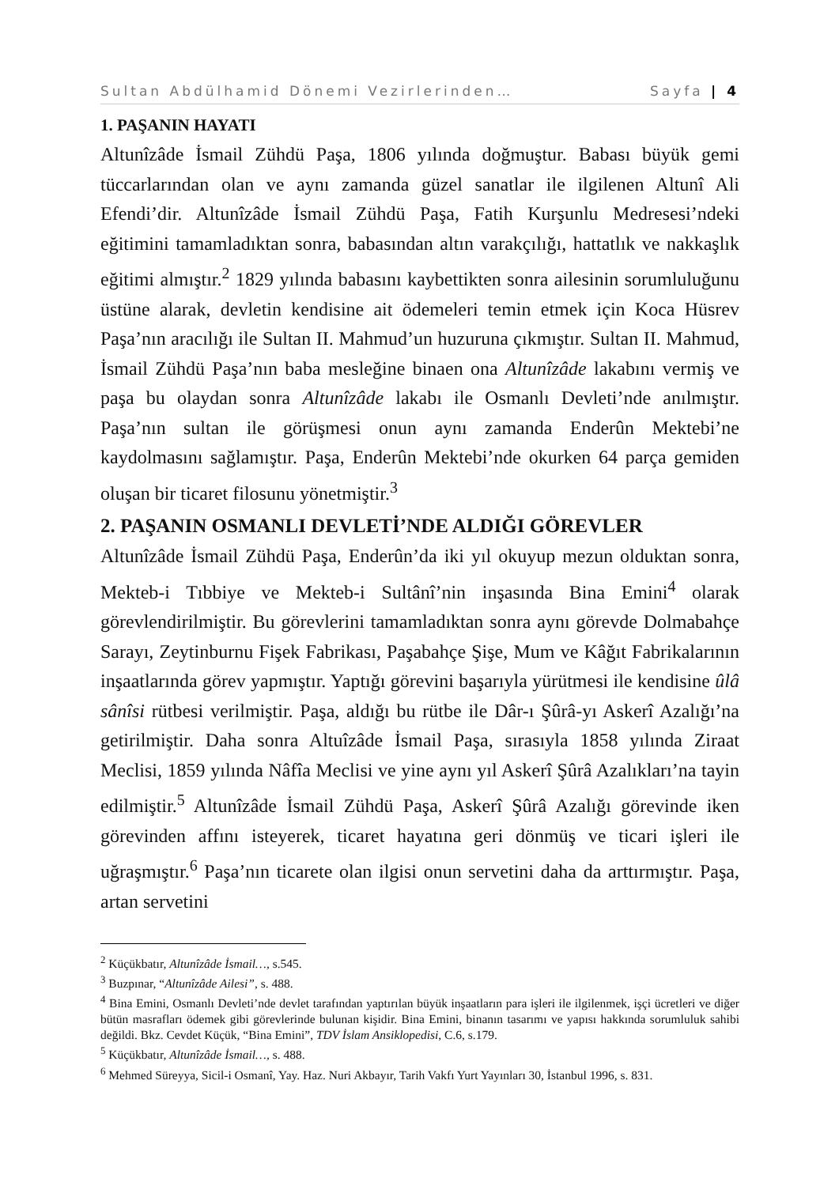Sultan Abdülhamid Dönemi Vezirlerinden… Sayfa | 4
1. PAŞANIN HAYATI
Altunîzâde İsmail Zühdü Paşa, 1806 yılında doğmuştur. Babası büyük gemi tüccarlarından olan ve aynı zamanda güzel sanatlar ile ilgilenen Altunî Ali Efendi’dir. Altunîzâde İsmail Zühdü Paşa, Fatih Kurşunlu Medresesi’ndeki eğitimini tamamladıktan sonra, babasından altın varakçılığı, hattatlık ve nakkaşlık eğitimi almıştır.<sup>2</sup> 1829 yılında babasını kaybettikten sonra ailesinin sorumluluğunu üstüne alarak, devletin kendisine ait ödemeleri temin etmek için Koca Hüsrev Paşa’nın aracılığı ile Sultan II. Mahmud’un huzuruna çıkmıştır. Sultan II. Mahmud, İsmail Zühdü Paşa’nın baba mesleğine binaen ona Altunîzâde lakabını vermiş ve paşa bu olaydan sonra Altunîzâde lakabı ile Osmanlı Devleti’nde anılmıştır. Paşa’nın sultan ile görüşmesi onun aynı zamanda Enderûn Mektebi’ne kaydolmasını sağlamıştır. Paşa, Enderûn Mektebi’nde okurken 64 parça gemiden oluşan bir ticaret filosunu yönetmiştir.<sup>3</sup>
2. PAŞANIN OSMANLI DEVLETİ’NDE ALDIĞI GÖREVLER
Altunîzâde İsmail Zühdü Paşa, Enderûn’da iki yıl okuyup mezun olduktan sonra, Mekteb-i Tıbbiye ve Mekteb-i Sultânî’nin inşasında Bina Emini<sup>4</sup> olarak görevlendirilmiştir. Bu görevlerini tamamladıktan sonra aynı görevde Dolmabahçe Sarayı, Zeytinburnu Fişek Fabrikası, Paşabahçe Şişe, Mum ve Kâğıt Fabrikalarının inşaatlarında görev yapmıştır. Yaptığı görevini başarıyla yürütmesi ile kendisine ûlâ sânîsi rütbesi verilmiştir. Paşa, aldığı bu rütbe ile Dâr-ı Şûrâ-yı Askerî Azalığı’na getirilmiştir. Daha sonra Altuîzâde İsmail Paşa, sırasıyla 1858 yılında Ziraat Meclisi, 1859 yılında Nâfîa Meclisi ve yine aynı yıl Askerî Şûrâ Azalıkları’na tayin edilmiştir.<sup>5</sup> Altunîzâde İsmail Zühdü Paşa, Askerî Şûrâ Azalığı görevinde iken görevinden affını isteyerek, ticaret hayatına geri dönmüş ve ticari işleri ile uğraşmıştır.<sup>6</sup> Paşa’nın ticarete olan ilgisi onun servetini daha da arttırmıştır. Paşa, artan servetini
<sup>2</sup> Küçükbatır, Altunîzâde İsmail…, s.545.
<sup>3</sup> Buzpınar, “Altunîzâde Ailesi”, s. 488.
<sup>4</sup> Bina Emini, Osmanlı Devleti’nde devlet tarafından yaptırılan büyük inşaatların para işleri ile ilgilenmek, işçi ücretleri ve diğer bütün masrafları ödemek gibi görevlerinde bulunan kişidir. Bina Emini, binanın tasarımı ve yapısı hakkında sorumluluk sahibi değildi. Bkz. Cevdet Küçük, “Bina Emini”, TDV İslam Ansiklopedisi, C.6, s.179.
<sup>5</sup> Küçükbatır, Altunîzâde İsmail…, s. 488.
<sup>6</sup> Mehmed Süreyya, Sicil-i Osmanî, Yay. Haz. Nuri Akbayır, Tarih Vakfı Yurt Yayınları 30, İstanbul 1996, s. 831.